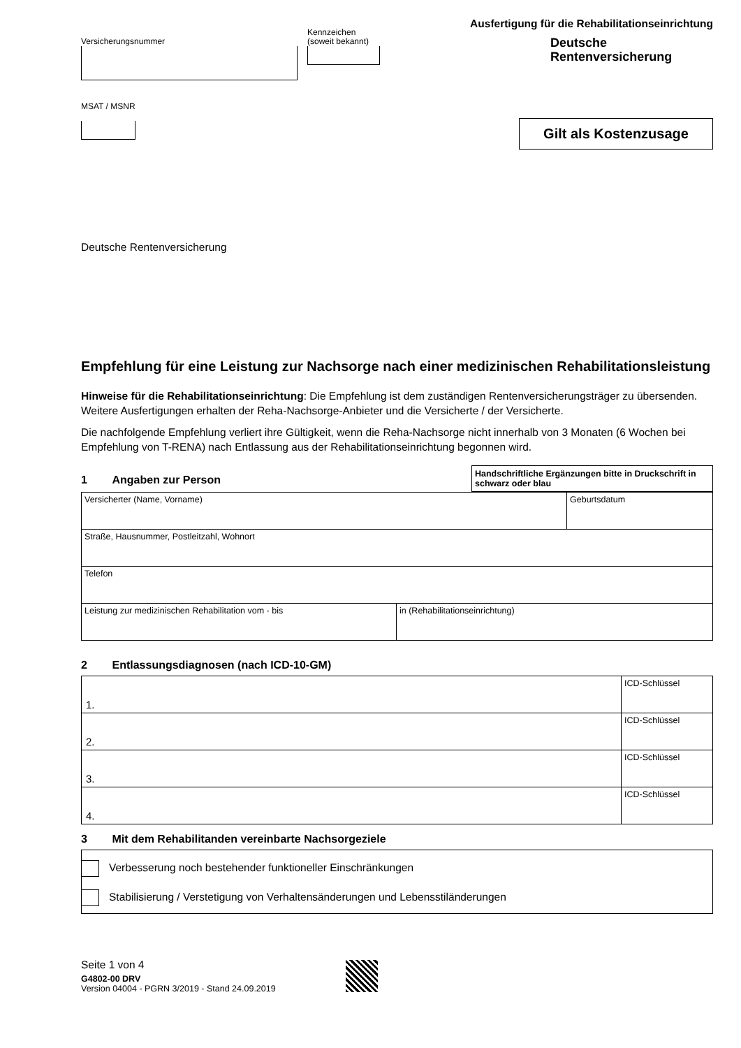Versicherungsnummer
Kennzeichen
(soweit bekannt)
MSAT / MSNR
Ausfertigung für die Rehabilitationseinrichtung
Deutsche
Rentenversicherung
Gilt als Kostenzusage
Deutsche Rentenversicherung
Empfehlung für eine Leistung zur Nachsorge nach einer medizinischen Rehabilitationsleistung
Hinweise für die Rehabilitationseinrichtung: Die Empfehlung ist dem zuständigen Rentenversicherungsträger zu übersenden. Weitere Ausfertigungen erhalten der Reha-Nachsorge-Anbieter und die Versicherte / der Versicherte.
Die nachfolgende Empfehlung verliert ihre Gültigkeit, wenn die Reha-Nachsorge nicht innerhalb von 3 Monaten (6 Wochen bei Empfehlung von T-RENA) nach Entlassung aus der Rehabilitationseinrichtung begonnen wird.
1 Angaben zur Person
Handschriftliche Ergänzungen bitte in Druckschrift in schwarz oder blau
| Versicherter (Name, Vorname) | | Geburtsdatum |
| Straße, Hausnummer, Postleitzahl, Wohnort | | |
| Telefon | | |
| Leistung zur medizinischen Rehabilitation vom - bis | in (Rehabilitationseinrichtung) | |
2 Entlassungsdiagnosen (nach ICD-10-GM)
| 1. | ICD-Schlüssel |
| 2. | ICD-Schlüssel |
| 3. | ICD-Schlüssel |
| 4. | ICD-Schlüssel |
3 Mit dem Rehabilitanden vereinbarte Nachsorgeziele
Verbesserung noch bestehender funktioneller Einschränkungen
Stabilisierung / Verstetigung von Verhaltensänderungen und Lebensstiländerungen
Seite 1 von 4
G4802-00 DRV
Version 04004 - PGRN 3/2019 - Stand 24.09.2019